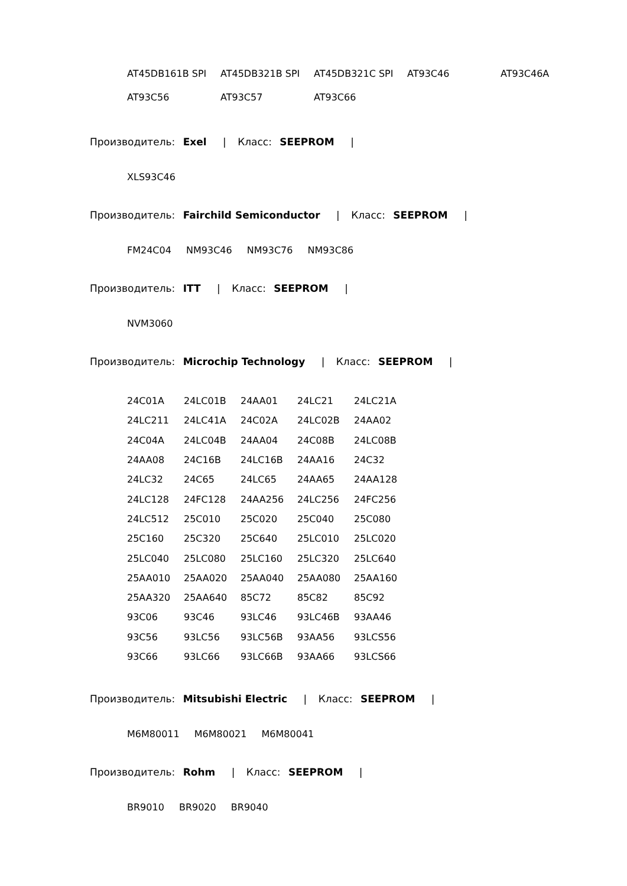| AT45DB161B SPI | AT45DB321B SPI | AT45DB321C SPI | AT93C46 | AT93C46A |
| AT93C56 | AT93C57 | AT93C66 | | |
Производитель: Exel | Класс: SEEPROM |
XLS93C46
Производитель: Fairchild Semiconductor | Класс: SEEPROM |
FM24C04 NM93C46 NM93C76 NM93C86
Производитель: ITT | Класс: SEEPROM |
NVM3060
Производитель: Microchip Technology | Класс: SEEPROM |
| 24C01A | 24LC01B | 24AA01 | 24LC21 | 24LC21A |
| 24LC211 | 24LC41A | 24C02A | 24LC02B | 24AA02 |
| 24C04A | 24LC04B | 24AA04 | 24C08B | 24LC08B |
| 24AA08 | 24C16B | 24LC16B | 24AA16 | 24C32 |
| 24LC32 | 24C65 | 24LC65 | 24AA65 | 24AA128 |
| 24LC128 | 24FC128 | 24AA256 | 24LC256 | 24FC256 |
| 24LC512 | 25C010 | 25C020 | 25C040 | 25C080 |
| 25C160 | 25C320 | 25C640 | 25LC010 | 25LC020 |
| 25LC040 | 25LC080 | 25LC160 | 25LC320 | 25LC640 |
| 25AA010 | 25AA020 | 25AA040 | 25AA080 | 25AA160 |
| 25AA320 | 25AA640 | 85C72 | 85C82 | 85C92 |
| 93C06 | 93C46 | 93LC46 | 93LC46B | 93AA46 |
| 93C56 | 93LC56 | 93LC56B | 93AA56 | 93LCS56 |
| 93C66 | 93LC66 | 93LC66B | 93AA66 | 93LCS66 |
Производитель: Mitsubishi Electric | Класс: SEEPROM |
M6M80011 M6M80021 M6M80041
Производитель: Rohm | Класс: SEEPROM |
BR9010 BR9020 BR9040